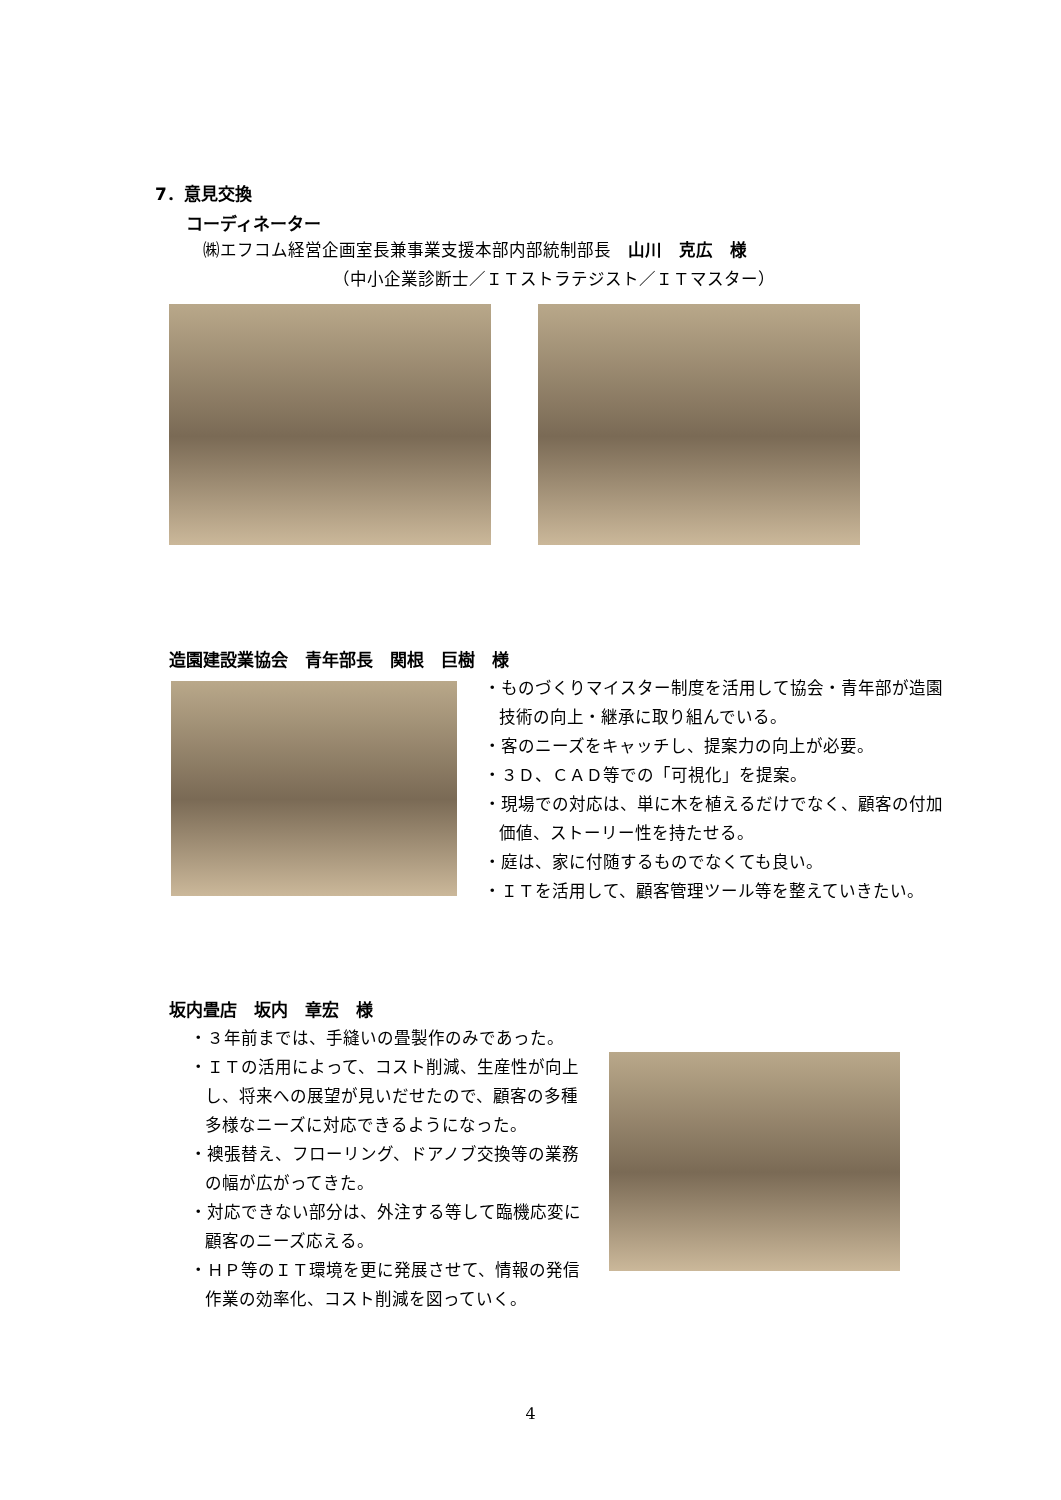7．意見交換
コーディネーター
㈱エフコム経営企画室長兼事業支援本部内部統制部長　山川　克広　様
（中小企業診断士／ＩＴストラテジスト／ＩＴマスター）
造園建設業協会　青年部長　関根　巨樹　様
・ものづくりマイスター制度を活用して協会・青年部が造園技術の向上・継承に取り組んでいる。
・客のニーズをキャッチし、提案力の向上が必要。
・３Ｄ、ＣＡＤ等での「可視化」を提案。
・現場での対応は、単に木を植えるだけでなく、顧客の付加価値、ストーリー性を持たせる。
・庭は、家に付随するものでなくても良い。
・ＩＴを活用して、顧客管理ツール等を整えていきたい。
坂内畳店　坂内　章宏　様
・３年前までは、手縫いの畳製作のみであった。
・ＩＴの活用によって、コスト削減、生産性が向上し、将来への展望が見いだせたので、顧客の多種多様なニーズに対応できるようになった。
・襖張替え、フローリング、ドアノブ交換等の業務の幅が広がってきた。
・対応できない部分は、外注する等して臨機応変に顧客のニーズ応える。
・ＨＰ等のＩＴ環境を更に発展させて、情報の発信作業の効率化、コスト削減を図っていく。
4